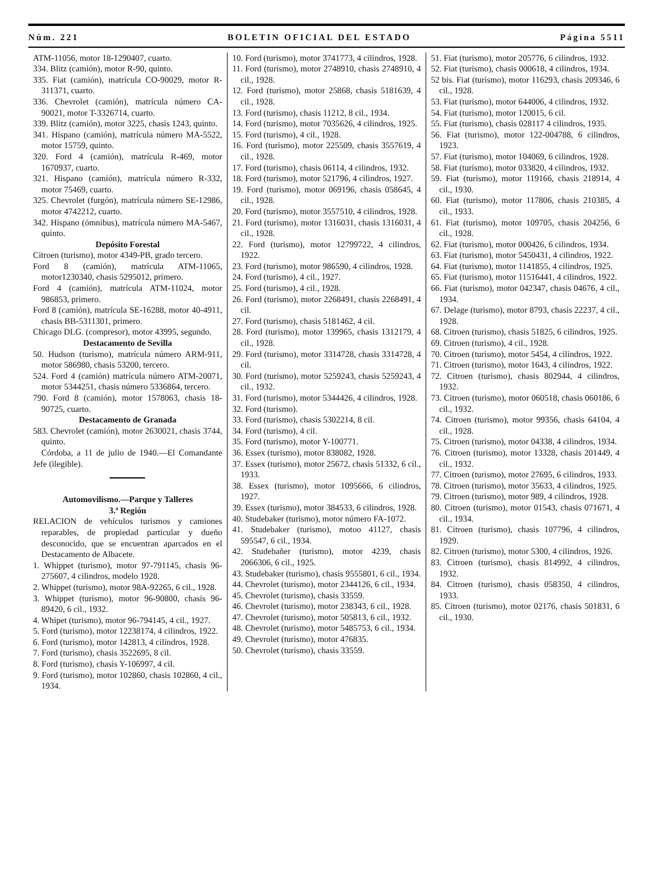Núm. 221 BOLETIN OFICIAL DEL ESTADO Página 5511
ATM-11056, motor 18-1290407, cuarto.
334. Blitz (camión), motor R-90, quinto.
335. Fiat (camión), matrícula CO-90029, motor R-311371, cuarto.
336. Chevrolet (camión), matrícula número CA-90021, motor T-3326714, cuarto.
339. Blitz (camión), motor 3225, chasis 1243, quinto.
341. Hispano (camión), matrícula número MA-5522, motor 15759, quinto.
320. Ford 4 (camión), matrícula R-469, motor 1670937, cuarto.
321. Hispano (camión), matrícula número R-332, motor 75469, cuarto.
325. Chevrolet (furgón), matrícula número SE-12986, motor 4742212, cuarto.
342. Hispano (ómnibus), matrícula número MA-5467, quinto.
Depósito Forestal
Citroen (turismo), motor 4349-PB, grado tercero.
Ford 8 (camión), matrícula ATM-11065, motor1230340, chasis 5295012, primero.
Ford 4 (camión), matrícula ATM-11024, motor 986853, primero.
Ford 8 (camión), matrícula SE-16288, motor 40-4911, chasis BB-5311301, primero.
Chicago DLG. (compresor), motor 43995, segundo.
Destacamento de Sevilla
50. Hudson (turismo), matrícula número ARM-911, motor 586980, chasis 53200, tercero.
524. Ford 4 (camión) matrícula número ATM-20071, motor 5344251, chasis número 5336864, tercero.
790. Ford 8 (camión), motor 1578063, chasis 18-90725, cuarto.
Destacamento de Granada
583. Chevrolet (camión), motor 2630021, chasis 3744, quinto.
Córdoba, a 11 de julio de 1940.—El Comandante Jefe (ilegible).
Automovilismo.—Parque y Talleres
3.ª Región
RELACION de vehículos turismos y camiones reparables, de propiedad particular y dueño desconocido, que se encuentran aparcados en el Destacamento de Albacete.
1. Whippet (turismo), motor 97-791145, chasis 96-275607, 4 cilindros, modelo 1928.
2. Whippet (turismo), motor 98A-92265, 6 cil., 1928.
3. Whippet (turismo), motor 96-90800, chasis 96-89420, 6 cil., 1932.
4. Whipet (turismo), motor 96-794145, 4 cil., 1927.
5. Ford (turismo), motor 12238174, 4 cilindros, 1922.
6. Ford (turismo), motor 142813, 4 cilindros, 1928.
7. Ford (turismo), chasis 3522695, 8 cil.
8. Ford (turismo), chasis Y-106997, 4 cil.
9. Ford (turismo), motor 102860, chasis 102860, 4 cil., 1934.
10. Ford (turismo), motor 3741773, 4 cilindros, 1928.
11. Ford (turismo), motor 2748910, chasis 2748910, 4 cil., 1928.
12. Ford (turismo), motor 25868, chasis 5181639, 4 cil., 1928.
13. Ford (turismo), chasis 11212, 8 cil., 1934.
14. Ford (turismo), motor 7035626, 4 cilindros, 1925.
15. Ford (turismo), 4 cil., 1928.
16. Ford (turismo), motor 225509, chasis 3557619, 4 cil., 1928.
17. Ford (turismo), chasis 06114, 4 cilindros, 1932.
18. Ford (turismo), motor 521796, 4 cilindros, 1927.
19. Ford (turismo), motor 069196, chasis 058645, 4 cil., 1928.
20. Ford (turismo), motor 3557510, 4 cilindros, 1928.
21. Ford (turismo), motor 1316031, chasis 1316031, 4 cil., 1928.
22. Ford (turismo), motor 12799722, 4 cilindros, 1922.
23. Ford (turismo), motor 986590, 4 cilindros, 1928.
24. Ford (turismo), 4 cil., 1927.
25. Ford (turismo), 4 cil., 1928.
26. Ford (turismo), motor 2268491, chasis 2268491, 4 cil.
27. Ford (turismo), chasis 5181462, 4 cil.
28. Ford (turismo), motor 139965, chasis 1312179, 4 cil., 1928.
29. Ford (turismo), motor 3314728, chasis 3314728, 4 cil.
30. Ford (turismo), motor 5259243, chasis 5259243, 4 cil., 1932.
31. Ford (turismo), motor 5344426, 4 cilindros, 1928.
32. Ford (turismo).
33. Ford (turismo), chasis 5302214, 8 cil.
34. Ford (turismo), 4 cil.
35. Ford (turismo), motor Y-100771.
36. Essex (turismo), motor 838082, 1928.
37. Essex (turismo), motor 25672, chasis 51332, 6 cil., 1933.
38. Essex (turismo), motor 1095666, 6 cilindros, 1927.
39. Essex (turismo), motor 384533, 6 cilindros, 1928.
40. Studebaker (turismo), motor número FA-1072.
41. Studebaker (turismo), motoo 41127, chasis 595547, 6 cil., 1934.
42. Studebañer (turismo), motor 4239, chasis 2066306, 6 cil., 1925.
43. Studebaker (turismo), chasis 9555801, 6 cil., 1934.
44. Chevrolet (turismo), motor 2344126, 6 cil., 1934.
45. Chevrolet (turismo), chasis 33559.
46. Chevrolet (turismo), motor 238343, 6 cil., 1928.
47. Chevrolet (turismo), motor 505813, 6 cil., 1932.
48. Chevrolet (turismo), motor 5485753, 6 cil., 1934.
49. Chevrolet (turismo), motor 476835.
50. Chevrolet (turismo), chasis 33559.
51. Fiat (turismo), motor 205776, 6 cilindros, 1932.
52. Fiat (turismo), chasis 000618, 4 cilindros, 1934.
52 bis. Fiat (turismo), motor 116293, chasis 209346, 6 cil., 1928.
53. Fiat (turismo), motor 644006, 4 cilindros, 1932.
54. Fiat (turismo), motor 120015, 6 cil.
55. Fiat (turismo), chasis 028117 4 cilindros, 1935.
56. Fiat (turismo), motor 122-004788, 6 cilindros, 1923.
57. Fiat (turismo), motor 104069, 6 cilindros, 1928.
58. Fiat (turismo), motor 033820, 4 cilindros, 1932.
59. Fiat (turismo), motor 119166, chasis 218914, 4 cil., 1930.
60. Fiat (turismo), motor 117806, chasis 210385, 4 cil., 1933.
61. Fiat (turismo), motor 109705, chasis 204256, 6 cil., 1928.
62. Fiat (turismo), motor 000426, 6 cilindros, 1934.
63. Fiat (turismo), motor 5450431, 4 cilindros, 1922.
64. Fiat (turismo), motor 1141855, 4 cilindros, 1925.
65. Fiat (turismo), motor 11516441, 4 cilindros, 1922.
66. Fiat (turismo), motor 042347, chasis 04676, 4 cil., 1934.
67. Delage (turismo), motor 8793, chasis 22237, 4 cil., 1928.
68. Citroen (turismo), chasis 51825, 6 cilindros, 1925.
69. Citroen (turismo), 4 cil., 1928.
70. Citroen (turismo), motor 5454, 4 cilindros, 1922.
71. Citroen (turismo), motor 1643, 4 cilindros, 1922.
72. Citroen (turismo), chasis 802944, 4 cilindros, 1932.
73. Citroen (turismo), motor 060518, chasis 060186, 6 cil., 1932.
74. Citroen (turismo), motor 99356, chasis 64104, 4 cil., 1928.
75. Citroen (turismo), motor 04338, 4 cilindros, 1934.
76. Citroen (turismo), motor 13328, chasis 201449, 4 cil., 1932.
77. Citroen (turismo), motor 27695, 6 cilindros, 1933.
78. Citroen (turismo), motor 35633, 4 cilindros, 1925.
79. Citroen (turismo), motor 989, 4 cilindros, 1928.
80. Citroen (turismo), motor 01543, chasis 071671, 4 cil., 1934.
81. Citroen (turismo), chasis 107796, 4 cilindros, 1929.
82. Citroen (turismo), motor 5300, 4 cilindros, 1926.
83. Citroen (turismo), chasis 814992, 4 cilindros, 1932.
84. Citroen (turismo), chasis 058350, 4 cilindros, 1933.
85. Citroen (turismo), motor 02176, chasis 501831, 6 cil., 1930.